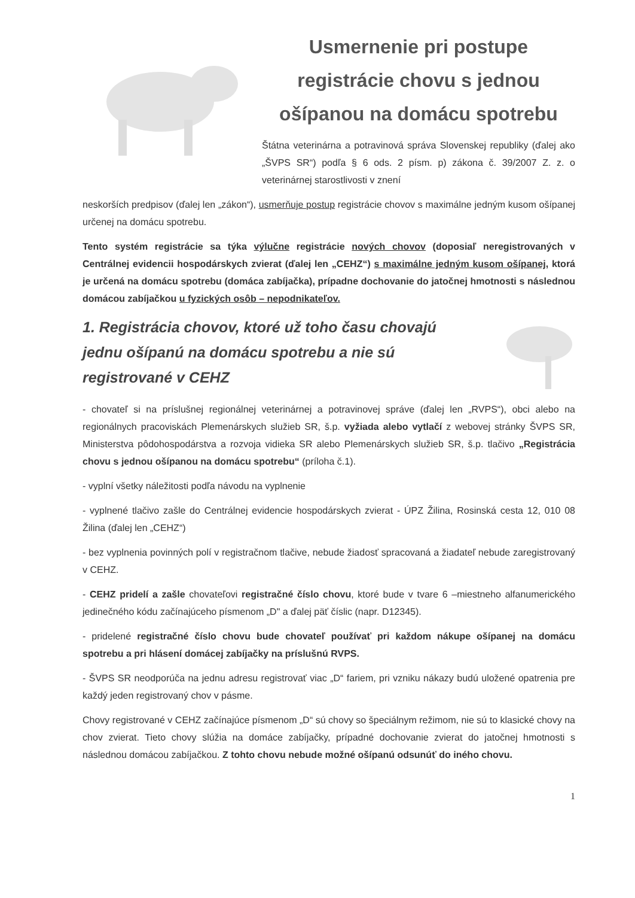Usmernenie pri postupe registrácie chovu s jednou ošípanou na domácu spotrebu
Štátna veterinárna a potravinová správa Slovenskej republiky (ďalej ako „ŠVPS SR“) podľa § 6 ods. 2 písm. p) zákona č. 39/2007 Z. z. o veterinárnej starostlivosti v znení
neskorších predpisov (ďalej len „zákon“), usmerňuje postup registrácie chovov s maximálne jedným kusom ošípanej určenej na domácu spotrebu.
Tento systém registrácie sa týka výlučne registrácie nových chovov (doposiaľ neregistrovaných v Centrálnej evidencii hospodárskych zvierat (ďalej len „CEHZ“) s maximálne jedným kusom ošípanej, ktorá je určená na domácu spotrebu (domáca zabíjačka), prípadne dochovanie do jatočnej hmotnosti s následnou domácou zabíjačkou u fyzických osôb – nepodnikateľov.
1. Registrácia chovov, ktoré už toho času chovajú jednu ošípanú na domácu spotrebu a nie sú registrované v CEHZ
- chovateľ si na príslušnej regionálnej veterinárnej a potravinovej správe (ďalej len „RVPS“), obci alebo na regionálnych pracoviskách Plemenárskych služieb SR, š.p. vyžiada alebo vytlačí z webovej stránky ŠVPS SR, Ministerstva pôdohospodárstva a rozvoja vidieka SR alebo Plemenárskych služieb SR, š.p. tlačivo „Registrácia chovu s jednou ošípanou na domácu spotrebu“ (príloha č.1).
- vyplní všetky náležitosti podľa návodu na vyplnenie
- vyplnené tlačivo zašle do Centrálnej evidencie hospodárskych zvierat - ÚPZ Žilina, Rosinská cesta 12, 010 08 Žilina (ďalej len „CEHZ“)
- bez vyplnenia povinných polí v registračnom tlačive, nebude žiadosť spracovaná a žiadateľ nebude zaregistrovaný v CEHZ.
- CEHZ pridelí a zašle chovateľovi registračné číslo chovu, ktoré bude v tvare 6 –miestneho alfanumerického jedinečného kódu začínajúceho písmenom „D" a ďalej päť číslic (napr. D12345).
- pridelené registračné číslo chovu bude chovateľ používať pri každom nákupe ošípanej na domácu spotrebu a pri hlásení domácej zabíjačky na príslušnú RVPS.
- ŠVPS SR neodporúča na jednu adresu registrovať viac „D“ fariem, pri vzniku nákazy budú uložené opatrenia pre každý jeden registrovaný chov v pásme.
Chovy registrované v CEHZ začínajúce písmenom „D“ sú chovy so špeciálnym režimom, nie sú to klasické chovy na chov zvierat. Tieto chovy slúžia na domáce zabíjačky, prípadné dochovanie zvierat do jatočnej hmotnosti s následnou domácou zabíjačkou. Z tohto chovu nebude možné ošípanú odsunúť do iného chovu.
1